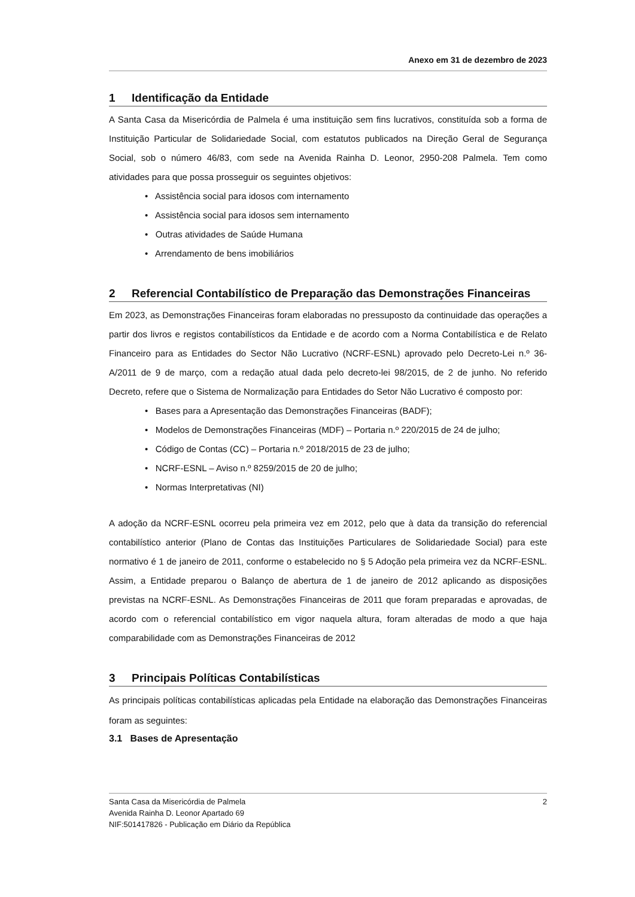Anexo em 31 de dezembro de 2023
1 Identificação da Entidade
A Santa Casa da Misericórdia de Palmela é uma instituição sem fins lucrativos, constituída sob a forma de Instituição Particular de Solidariedade Social, com estatutos publicados na Direção Geral de Segurança Social, sob o número 46/83, com sede na Avenida Rainha D. Leonor, 2950-208 Palmela. Tem como atividades para que possa prosseguir os seguintes objetivos:
• Assistência social para idosos com internamento
• Assistência social para idosos sem internamento
• Outras atividades de Saúde Humana
• Arrendamento de bens imobiliários
2 Referencial Contabilístico de Preparação das Demonstrações Financeiras
Em 2023, as Demonstrações Financeiras foram elaboradas no pressuposto da continuidade das operações a partir dos livros e registos contabilísticos da Entidade e de acordo com a Norma Contabilística e de Relato Financeiro para as Entidades do Sector Não Lucrativo (NCRF-ESNL) aprovado pelo Decreto-Lei n.º 36-A/2011 de 9 de março, com a redação atual dada pelo decreto-lei 98/2015, de 2 de junho. No referido Decreto, refere que o Sistema de Normalização para Entidades do Setor Não Lucrativo é composto por:
• Bases para a Apresentação das Demonstrações Financeiras (BADF);
• Modelos de Demonstrações Financeiras (MDF) – Portaria n.º 220/2015 de 24 de julho;
• Código de Contas (CC) – Portaria n.º 2018/2015 de 23 de julho;
• NCRF-ESNL – Aviso n.º 8259/2015 de 20 de julho;
• Normas Interpretativas (NI)
A adoção da NCRF-ESNL ocorreu pela primeira vez em 2012, pelo que à data da transição do referencial contabilístico anterior (Plano de Contas das Instituições Particulares de Solidariedade Social) para este normativo é 1 de janeiro de 2011, conforme o estabelecido no § 5 Adoção pela primeira vez da NCRF-ESNL. Assim, a Entidade preparou o Balanço de abertura de 1 de janeiro de 2012 aplicando as disposições previstas na NCRF-ESNL. As Demonstrações Financeiras de 2011 que foram preparadas e aprovadas, de acordo com o referencial contabilístico em vigor naquela altura, foram alteradas de modo a que haja comparabilidade com as Demonstrações Financeiras de 2012
3 Principais Políticas Contabilísticas
As principais políticas contabilísticas aplicadas pela Entidade na elaboração das Demonstrações Financeiras foram as seguintes:
3.1 Bases de Apresentação
2 Santa Casa da Misericórdia de Palmela
Avenida Rainha D. Leonor Apartado 69
NIF:501417826 - Publicação em Diário da República